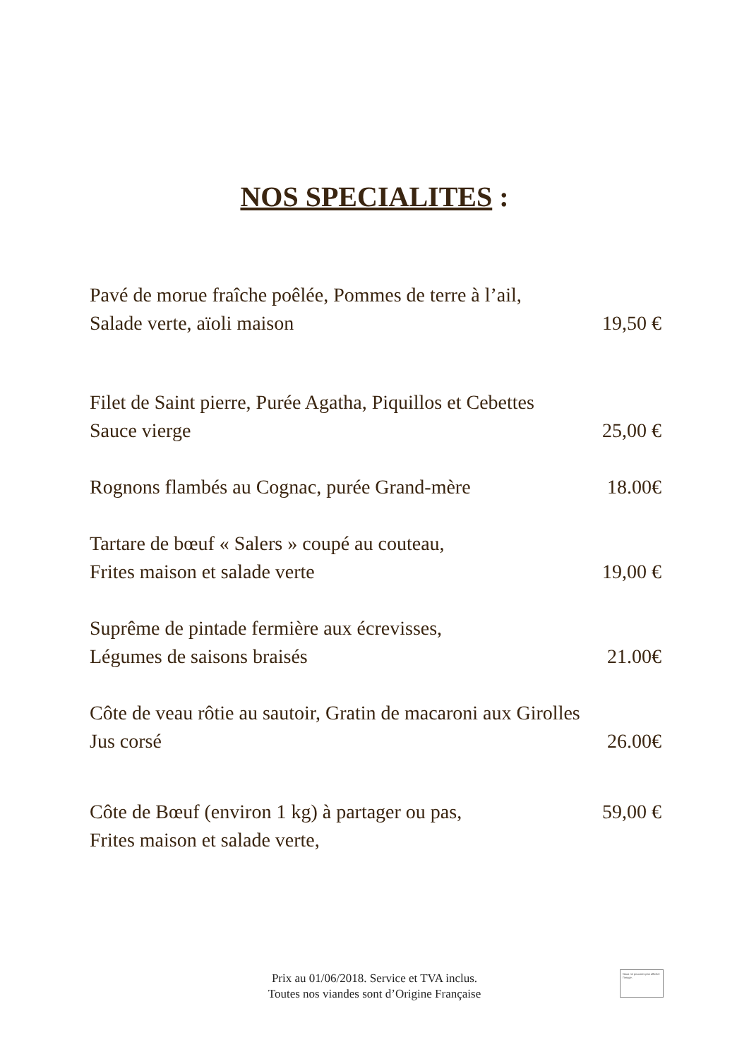NOS SPECIALITES :
Pavé de morue fraîche poêlée, Pommes de terre à l’ail,
Salade verte, aïoli maison
19,50 €
Filet de Saint pierre, Purée Agatha, Piquillos et Cebettes
Sauce vierge
25,00 €
Rognons flambés au Cognac, purée Grand-mère
18.00€
Tartare de bœuf « Salers » coupé au couteau,
Frites maison et salade verte
19,00 €
Suprême de pintade fermière aux écrevisses,
Légumes de saisons braisés
21.00€
Côte de veau rôtie au sautoir, Gratin de macaroni aux Girolles
Jus corsé
26.00€
Côte de Bœuf (environ 1 kg) à partager ou pas,
Frites maison et salade verte,
59,00 €
Prix au 01/06/2018. Service et TVA inclus.
Toutes nos viandes sont d’Origine Française
Nous ne pouvons pas afficher l’image.